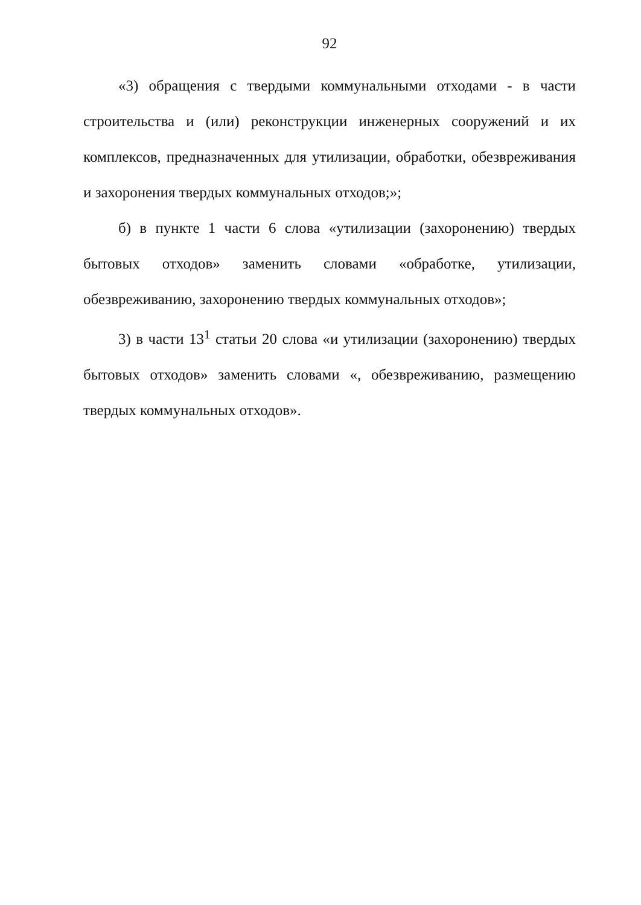92
«3) обращения с твердыми коммунальными отходами - в части строительства и (или) реконструкции инженерных сооружений и их комплексов, предназначенных для утилизации, обработки, обезвреживания и захоронения твердых коммунальных отходов;»;
б) в пункте 1 части 6 слова «утилизации (захоронению) твердых бытовых отходов» заменить словами «обработке, утилизации, обезвреживанию, захоронению твердых коммунальных отходов»;
3) в части 13<sup>1</sup> статьи 20 слова «и утилизации (захоронению) твердых бытовых отходов» заменить словами «, обезвреживанию, размещению твердых коммунальных отходов».